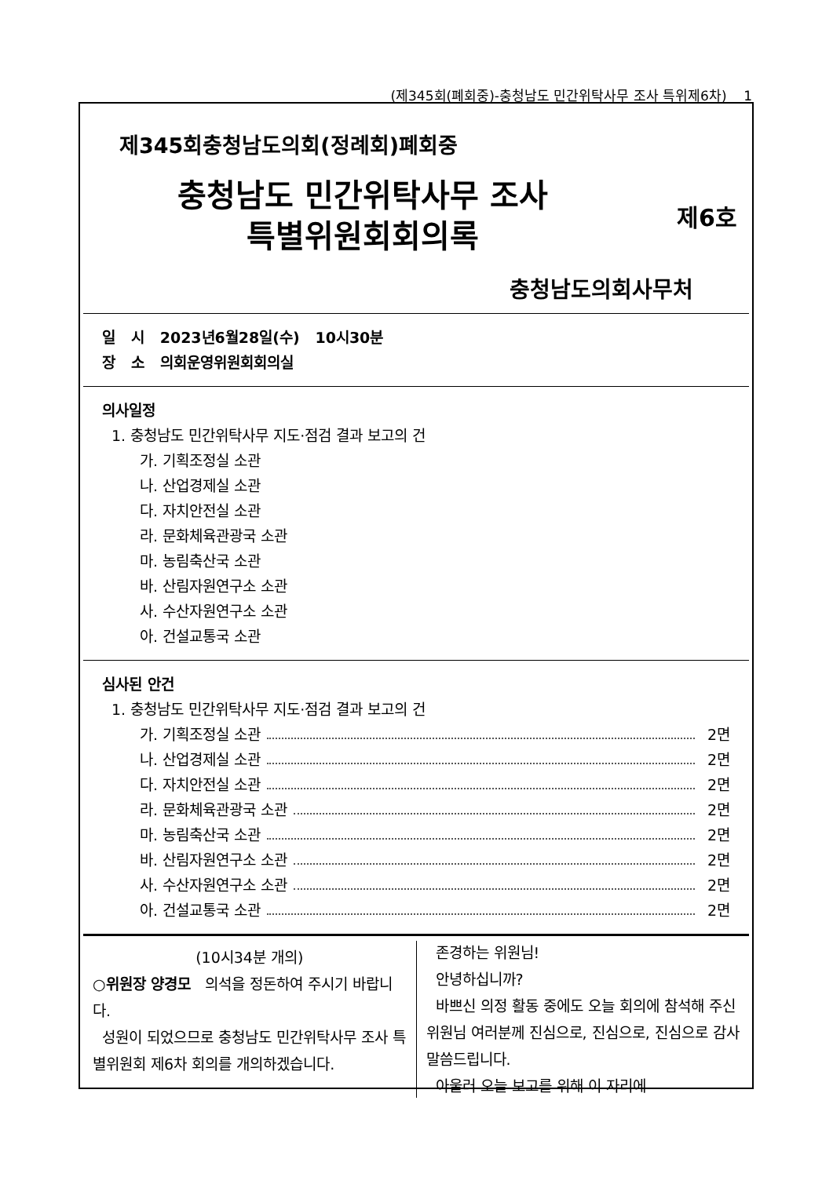(제345회(폐회중)-충청남도 민간위탁사무 조사 특위제6차) 1
제345회충청남도의회(정례회)폐회중
충청남도 민간위탁사무 조사
특별위원회회의록
제6호
충청남도의회사무처
일 시 2023년6월28일(수) 10시30분
장 소 의회운영위원회회의실
의사일정
1. 충청남도 민간위탁사무 지도·점검 결과 보고의 건
가. 기획조정실 소관
나. 산업경제실 소관
다. 자치안전실 소관
라. 문화체육관광국 소관
마. 농림축산국 소관
바. 산림자원연구소 소관
사. 수산자원연구소 소관
아. 건설교통국 소관
심사된 안건
1. 충청남도 민간위탁사무 지도·점검 결과 보고의 건
가. 기획조정실 소관 2면
나. 산업경제실 소관 2면
다. 자치안전실 소관 2면
라. 문화체육관광국 소관 2면
마. 농림축산국 소관 2면
바. 산림자원연구소 소관 2면
사. 수산자원연구소 소관 2면
아. 건설교통국 소관 2면
(10시34분 개의)
○위원장 양경모 의석을 정돈하여 주시기 바랍니다.
성원이 되었으므로 충청남도 민간위탁사무 조사 특별위원회 제6차 회의를 개의하겠습니다.
존경하는 위원님!
안녕하십니까?
바쁘신 의정 활동 중에도 오늘 회의에 참석해 주신 위원님 여러분께 진심으로, 진심으로, 진심으로 감사 말씀드립니다.
아울러 오늘 보고를 위해 이 자리에